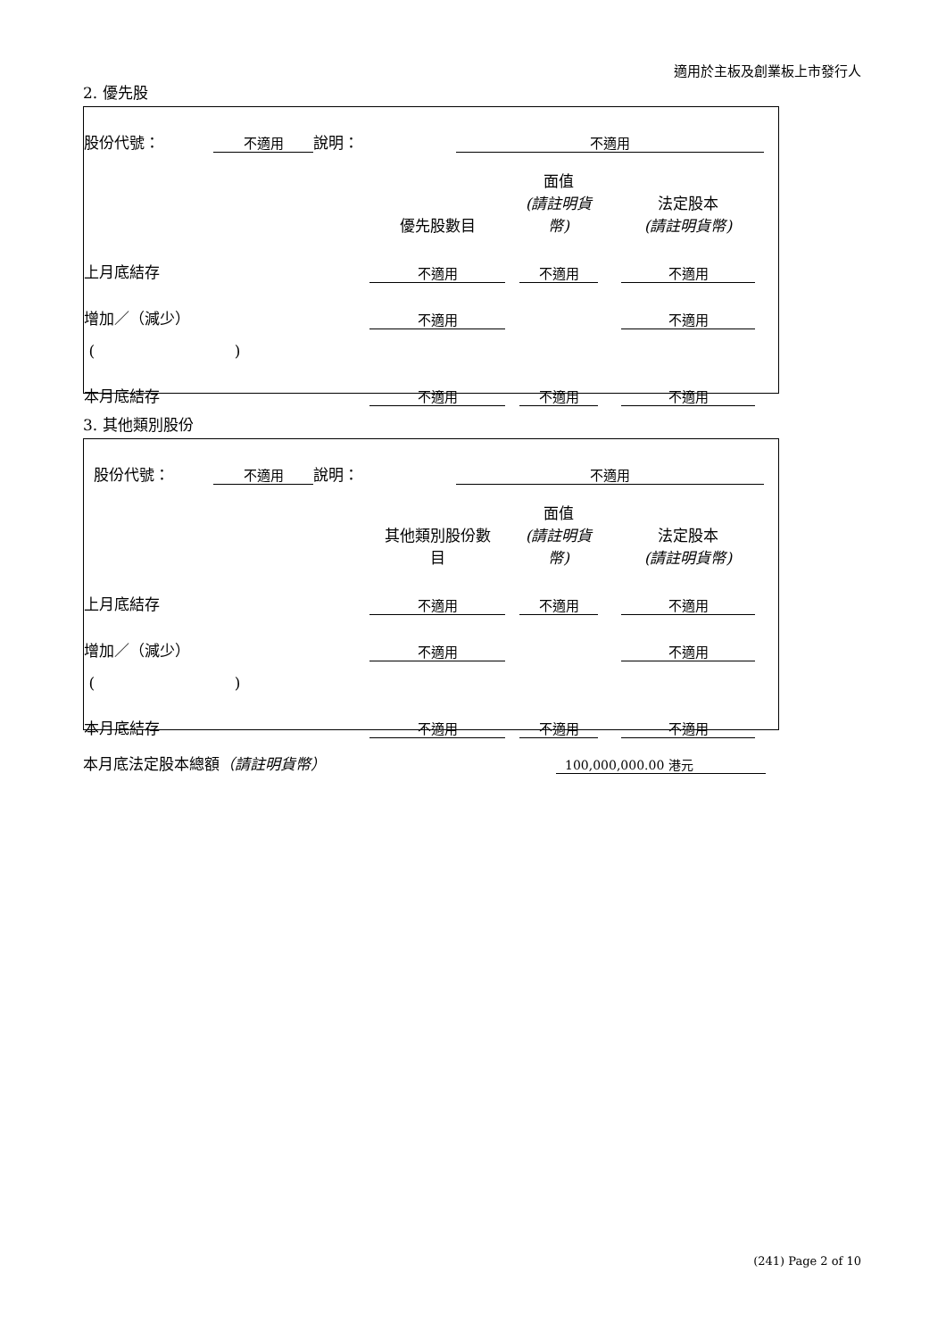適用於主板及創業板上市發行人
2. 優先股
| 股份代號： | 不適用 | 說明： | | 不適用 | |
| | 優先股數目 | | 面值 (請註明貨幣) | | 法定股本 (請註明貨幣) | |
| 上月底結存 | 不適用 | | 不適用 | | 不適用 | |
| 增加／（減少） | 不適用 | | | | 不適用 | |
| ( ) | | | | | | |
| 本月底結存 | 不適用 | | 不適用 | | 不適用 | |
3. 其他類別股份
| 股份代號： | 不適用 | 說明： | | 不適用 | |
| | 其他類別股份數 目 | | 面值 (請註明貨幣) | | 法定股本 (請註明貨幣) | |
| 上月底結存 | 不適用 | | 不適用 | | 不適用 | |
| 增加／（減少） | 不適用 | | | | 不適用 | |
| ( ) | | | | | | |
| 本月底結存 | 不適用 | | 不適用 | | 不適用 | |
| 本月底法定股本總額 （請註明貨幣） | 100,000,000.00 港元 | |
(241) Page 2 of 10